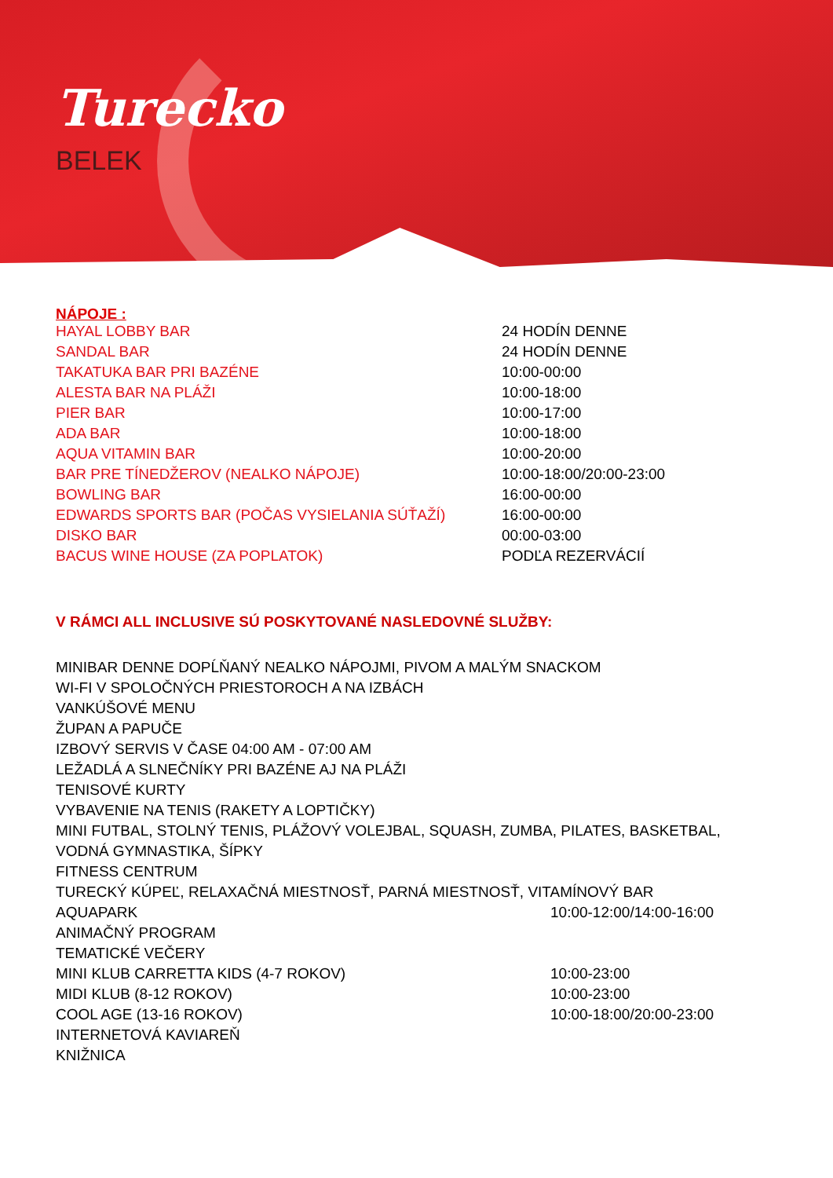Turecko
BELEK
NÁPOJE :
| HAYAL LOBBY BAR | 24 HODÍN DENNE |
| SANDAL BAR | 24 HODÍN DENNE |
| TAKATUKA BAR PRI BAZÉNE | 10:00-00:00 |
| ALESTA BAR NA PLÁŽI | 10:00-18:00 |
| PIER BAR | 10:00-17:00 |
| ADA BAR | 10:00-18:00 |
| AQUA VITAMIN BAR | 10:00-20:00 |
| BAR PRE TÍNEDŽEROV (NEALKO NÁPOJE) | 10:00-18:00/20:00-23:00 |
| BOWLING BAR | 16:00-00:00 |
| EDWARDS SPORTS BAR (POČAS VYSIELANIA SÚŤAŽÍ) | 16:00-00:00 |
| DISKO BAR | 00:00-03:00 |
| BACUS WINE HOUSE (ZA POPLATOK) | PODĽA REZERVÁCIÍ |
V RÁMCI ALL INCLUSIVE SÚ POSKYTOVANÉ NASLEDOVNÉ SLUŽBY:
| MINIBAR DENNE DOPĹŇANÝ NEALKO NÁPOJMI, PIVOM A MALÝM SNACKOM | |
| WI-FI V SPOLOČNÝCH PRIESTOROCH A NA IZBÁCH | |
| VANKÚŠOVÉ MENU | |
| ŽUPAN A PAPUČE | |
| IZBOVÝ SERVIS V ČASE 04:00 AM - 07:00 AM | |
| LEŽADLÁ A SLNEČNÍKY PRI BAZÉNE AJ NA PLÁŽI | |
| TENISOVÉ KURTY | |
| VYBAVENIE NA TENIS (RAKETY A LOPTIČKY) | |
| MINI FUTBAL, STOLNÝ TENIS, PLÁŽOVÝ VOLEJBAL, SQUASH, ZUMBA, PILATES, BASKETBAL, | |
| VODNÁ GYMNASTIKA, ŠÍPKY | |
| FITNESS CENTRUM | |
| TURECKÝ KÚPEĽ, RELAXAČNÁ MIESTNOSŤ, PARNÁ MIESTNOSŤ, VITAMÍNOVÝ BAR | |
| AQUAPARK | 10:00-12:00/14:00-16:00 |
| ANIMAČNÝ PROGRAM | |
| TEMATICKÉ VEČERY | |
| MINI KLUB CARRETTA KIDS (4-7 ROKOV) | 10:00-23:00 |
| MIDI KLUB (8-12 ROKOV) | 10:00-23:00 |
| COOL AGE (13-16 ROKOV) | 10:00-18:00/20:00-23:00 |
| INTERNETOVÁ KAVIAREŇ | |
| KNIŽNICA | |